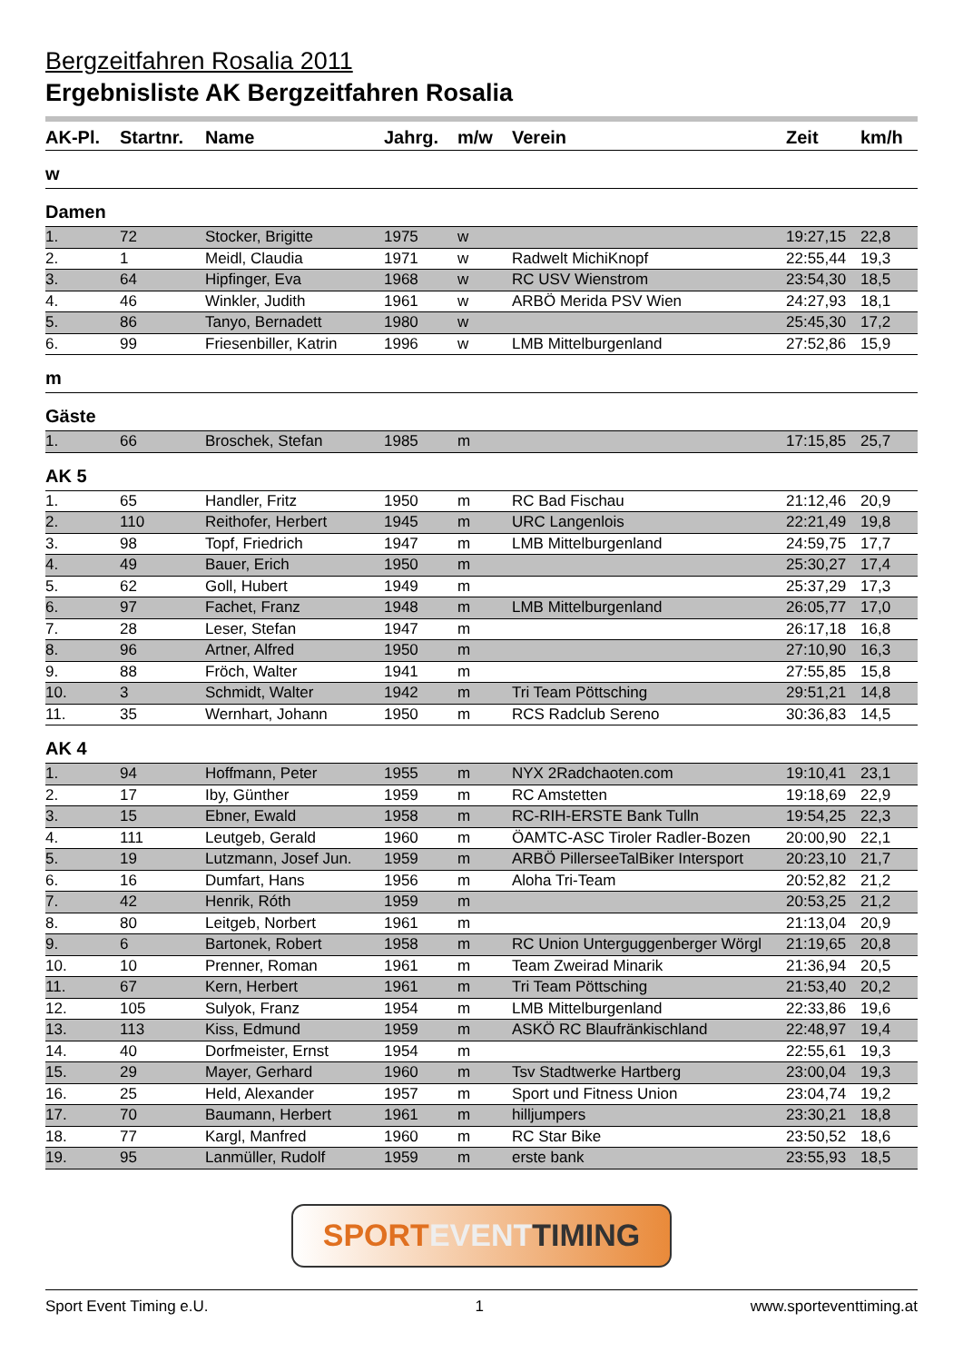Bergzeitfahren Rosalia 2011
Ergebnisliste AK Bergzeitfahren Rosalia
| AK-Pl. | Startnr. | Name | Jahrg. | m/w | Verein | Zeit | km/h |
| --- | --- | --- | --- | --- | --- | --- | --- |
| w | | | | | | | |
| Damen | | | | | | | |
| 1. | 72 | Stocker, Brigitte | 1975 | w | | 19:27,15 | 22,8 |
| 2. | 1 | Meidl, Claudia | 1971 | w | Radwelt MichiKnopf | 22:55,44 | 19,3 |
| 3. | 64 | Hipfinger, Eva | 1968 | w | RC USV Wienstrom | 23:54,30 | 18,5 |
| 4. | 46 | Winkler, Judith | 1961 | w | ARBÖ Merida PSV Wien | 24:27,93 | 18,1 |
| 5. | 86 | Tanyo, Bernadett | 1980 | w | | 25:45,30 | 17,2 |
| 6. | 99 | Friesenbiller, Katrin | 1996 | w | LMB Mittelburgenland | 27:52,86 | 15,9 |
| m | | | | | | | |
| Gäste | | | | | | | |
| 1. | 66 | Broschek, Stefan | 1985 | m | | 17:15,85 | 25,7 |
| AK 5 | | | | | | | |
| 1. | 65 | Handler, Fritz | 1950 | m | RC Bad Fischau | 21:12,46 | 20,9 |
| 2. | 110 | Reithofer, Herbert | 1945 | m | URC Langenlois | 22:21,49 | 19,8 |
| 3. | 98 | Topf, Friedrich | 1947 | m | LMB Mittelburgenland | 24:59,75 | 17,7 |
| 4. | 49 | Bauer, Erich | 1950 | m | | 25:30,27 | 17,4 |
| 5. | 62 | Goll, Hubert | 1949 | m | | 25:37,29 | 17,3 |
| 6. | 97 | Fachet, Franz | 1948 | m | LMB Mittelburgenland | 26:05,77 | 17,0 |
| 7. | 28 | Leser, Stefan | 1947 | m | | 26:17,18 | 16,8 |
| 8. | 96 | Artner, Alfred | 1950 | m | | 27:10,90 | 16,3 |
| 9. | 88 | Fröch, Walter | 1941 | m | | 27:55,85 | 15,8 |
| 10. | 3 | Schmidt, Walter | 1942 | m | Tri Team Pöttsching | 29:51,21 | 14,8 |
| 11. | 35 | Wernhart, Johann | 1950 | m | RCS Radclub Sereno | 30:36,83 | 14,5 |
| AK 4 | | | | | | | |
| 1. | 94 | Hoffmann, Peter | 1955 | m | NYX 2Radchaoten.com | 19:10,41 | 23,1 |
| 2. | 17 | Iby, Günther | 1959 | m | RC Amstetten | 19:18,69 | 22,9 |
| 3. | 15 | Ebner, Ewald | 1958 | m | RC-RIH-ERSTE Bank Tulln | 19:54,25 | 22,3 |
| 4. | 111 | Leutgeb, Gerald | 1960 | m | ÖAMTC-ASC Tiroler Radler-Bozen | 20:00,90 | 22,1 |
| 5. | 19 | Lutzmann, Josef Jun. | 1959 | m | ARBÖ PillerseeTalBiker Intersport | 20:23,10 | 21,7 |
| 6. | 16 | Dumfart, Hans | 1956 | m | Aloha Tri-Team | 20:52,82 | 21,2 |
| 7. | 42 | Henrik, Róth | 1959 | m | | 20:53,25 | 21,2 |
| 8. | 80 | Leitgeb, Norbert | 1961 | m | | 21:13,04 | 20,9 |
| 9. | 6 | Bartonek, Robert | 1958 | m | RC Union Unterguggenberger Wörgl | 21:19,65 | 20,8 |
| 10. | 10 | Prenner, Roman | 1961 | m | Team Zweirad Minarik | 21:36,94 | 20,5 |
| 11. | 67 | Kern, Herbert | 1961 | m | Tri Team Pöttsching | 21:53,40 | 20,2 |
| 12. | 105 | Sulyok, Franz | 1954 | m | LMB Mittelburgenland | 22:33,86 | 19,6 |
| 13. | 113 | Kiss, Edmund | 1959 | m | ASKÖ RC Blaufränkischland | 22:48,97 | 19,4 |
| 14. | 40 | Dorfmeister, Ernst | 1954 | m | | 22:55,61 | 19,3 |
| 15. | 29 | Mayer, Gerhard | 1960 | m | Tsv Stadtwerke Hartberg | 23:00,04 | 19,3 |
| 16. | 25 | Held, Alexander | 1957 | m | Sport und Fitness Union | 23:04,74 | 19,2 |
| 17. | 70 | Baumann, Herbert | 1961 | m | hilljumpers | 23:30,21 | 18,8 |
| 18. | 77 | Kargl, Manfred | 1960 | m | RC Star Bike | 23:50,52 | 18,6 |
| 19. | 95 | Lanmüller, Rudolf | 1959 | m | erste bank | 23:55,93 | 18,5 |
SPORT EVENT TIMING
Sport Event Timing e.U. 1 www.sporteventtiming.at